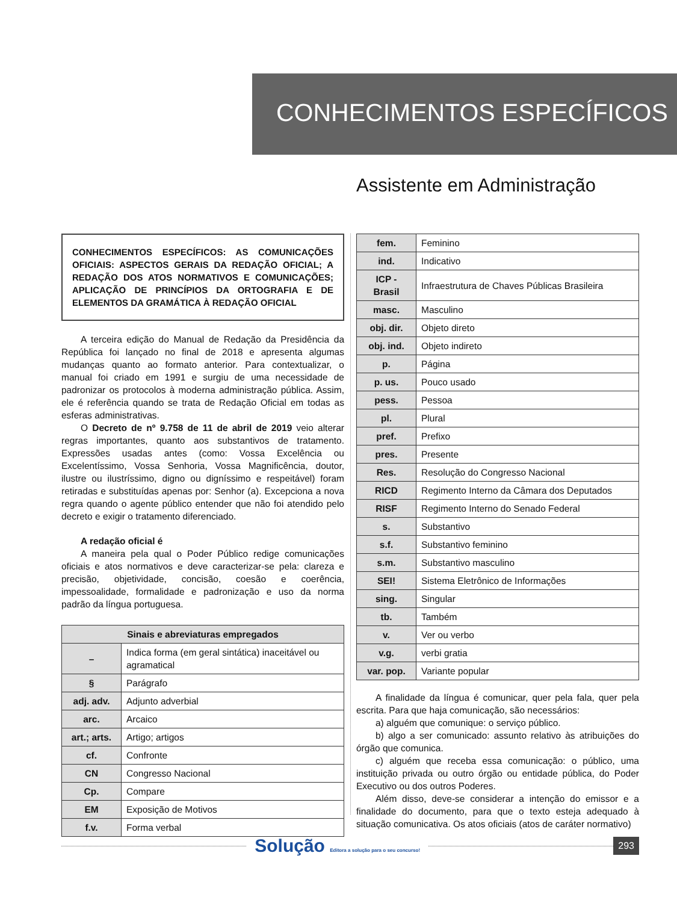CONHECIMENTOS ESPECÍFICOS
Assistente em Administração
CONHECIMENTOS ESPECÍFICOS: AS COMUNICAÇÕES OFICIAIS: ASPECTOS GERAIS DA REDAÇÃO OFICIAL; A REDAÇÃO DOS ATOS NORMATIVOS E COMUNICAÇÕES; APLICAÇÃO DE PRINCÍPIOS DA ORTOGRAFIA E DE ELEMENTOS DA GRAMÁTICA À REDAÇÃO OFICIAL
A terceira edição do Manual de Redação da Presidência da República foi lançado no final de 2018 e apresenta algumas mudanças quanto ao formato anterior. Para contextualizar, o manual foi criado em 1991 e surgiu de uma necessidade de padronizar os protocolos à moderna administração pública. Assim, ele é referência quando se trata de Redação Oficial em todas as esferas administrativas.
O Decreto de nº 9.758 de 11 de abril de 2019 veio alterar regras importantes, quanto aos substantivos de tratamento. Expressões usadas antes (como: Vossa Excelência ou Excelentíssimo, Vossa Senhoria, Vossa Magnificência, doutor, ilustre ou ilustríssimo, digno ou digníssimo e respeitável) foram retiradas e substituídas apenas por: Senhor (a). Excepciona a nova regra quando o agente público entender que não foi atendido pelo decreto e exigir o tratamento diferenciado.
A redação oficial é
A maneira pela qual o Poder Público redige comunicações oficiais e atos normativos e deve caracterizar-se pela: clareza e precisão, objetividade, concisão, coesão e coerência, impessoalidade, formalidade e padronização e uso da norma padrão da língua portuguesa.
| Sinais e abreviaturas empregados | |
| --- | --- |
| – | Indica forma (em geral sintática) inaceitável ou agramatical |
| § | Parágrafo |
| adj. adv. | Adjunto adverbial |
| arc. | Arcaico |
| art.; arts. | Artigo; artigos |
| cf. | Confronte |
| CN | Congresso Nacional |
| Cp. | Compare |
| EM | Exposição de Motivos |
| f.v. | Forma verbal |
| fem. | Feminino |
| ind. | Indicativo |
| ICP - Brasil | Infraestrutura de Chaves Públicas Brasileira |
| masc. | Masculino |
| obj. dir. | Objeto direto |
| obj. ind. | Objeto indireto |
| p. | Página |
| p. us. | Pouco usado |
| pess. | Pessoa |
| pl. | Plural |
| pref. | Prefixo |
| pres. | Presente |
| Res. | Resolução do Congresso Nacional |
| RICD | Regimento Interno da Câmara dos Deputados |
| RISF | Regimento Interno do Senado Federal |
| s. | Substantivo |
| s.f. | Substantivo feminino |
| s.m. | Substantivo masculino |
| SEI! | Sistema Eletrônico de Informações |
| sing. | Singular |
| tb. | Também |
| v. | Ver ou verbo |
| v.g. | verbi gratia |
| var. pop. | Variante popular |
A finalidade da língua é comunicar, quer pela fala, quer pela escrita. Para que haja comunicação, são necessários:
a) alguém que comunique: o serviço público.
b) algo a ser comunicado: assunto relativo às atribuições do órgão que comunica.
c) alguém que receba essa comunicação: o público, uma instituição privada ou outro órgão ou entidade pública, do Poder Executivo ou dos outros Poderes.
Além disso, deve-se considerar a intenção do emissor e a finalidade do documento, para que o texto esteja adequado à situação comunicativa. Os atos oficiais (atos de caráter normativo)
Solução Editora a solução para o seu concurso!
293